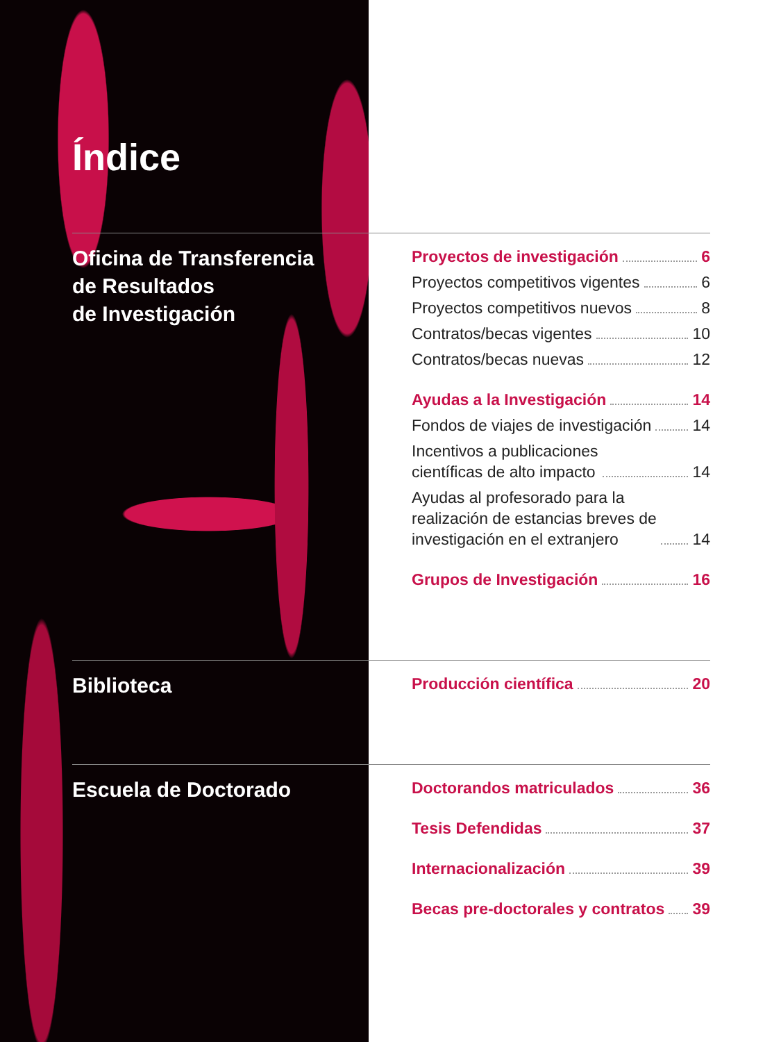Índice
Oficina de Transferencia
de Resultados
de Investigación
Proyectos de investigación 6
Proyectos competitivos vigentes 6
Proyectos competitivos nuevos 8
Contratos/becas vigentes 10
Contratos/becas nuevas 12
Ayudas a la Investigación 14
Fondos de viajes de investigación 14
Incentivos a publicaciones
científicas de alto impacto 14
Ayudas al profesorado para la
realización de estancias breves de
investigación en el extranjero 14
Grupos de Investigación 16
Biblioteca
Producción científica 20
Escuela de Doctorado
Doctorandos matriculados 36
Tesis Defendidas 37
Internacionalización 39
Becas pre-doctorales y contratos 39